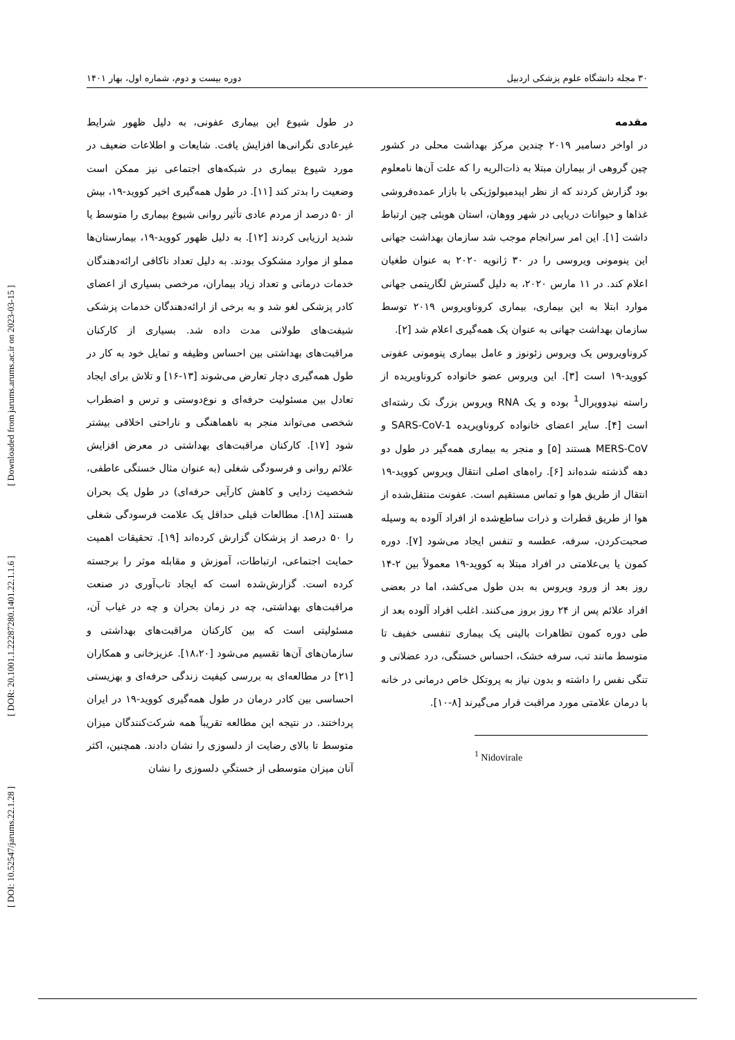[ DOI: 10.52547/jarums.22.1.28 ] [ DOR: 20.1001.1.22287280.1401.22.1.1.6 ] [ Downloaded from jarums.arums.ac.ir on 2023-03-15 ]
۳۰ مجله دانشگاه علوم پزشکی اردبیل دوره بیست و دوم، شماره اول، بهار ۱۴۰۱
مقدمه
در اواخر دسامبر ۲۰۱۹ چندین مرکز بهداشت محلی در کشور چین گروهی از بیماران مبتلا به ذات‌الریه را که علت آن‌ها نامعلوم بود گزارش کردند که از نظر اپیدمیولوژیکی با بازار عمده‌فروشی غذاها و حیوانات دریایی در شهر ووهان، استان هوبئی چین ارتباط داشت [۱]. این امر سرانجام موجب شد سازمان بهداشت جهانی این پنومونی ویروسی را در ۳۰ ژانویه ۲۰۲۰ به عنوان طغیان اعلام کند. در ۱۱ مارس ۲۰۲۰، به دلیل گسترش لگاریتمی جهانی موارد ابتلا به این بیماری، بیماری کروناویروس ۲۰۱۹ توسط سازمان بهداشت جهانی به عنوان یک همه‌گیری اعلام شد [۲].
کروناویروس یک ویروس زئونوز و عامل بیماری پنومونی عفونی کووید-۱۹ است [۳]. این ویروس عضو خانواده کروناویریده از راسته نیدوویرال<sup>1</sup> بوده و یک RNA ویروس بزرگ تک رشته‌ای است [۴]. سایر اعضای خانواده کروناویریده SARS-CoV-1 و MERS-CoV هستند [۵] و منجر به بیماری همه‌گیر در طول دو دهه گذشته شده‌اند [۶]. راه‌های اصلی انتقال ویروس کووید-۱۹ انتقال از طریق هوا و تماس مستقیم است. عفونت منتقل‌شده از هوا از طریق قطرات و ذرات ساطع‌شده از افراد آلوده به وسیله صحبت‌کردن، سرفه، عطسه و تنفس ایجاد می‌شود [۷]. دوره کمون یا بی‌علامتی در افراد مبتلا به کووید-۱۹ معمولاً بین ۲-۱۴ روز بعد از ورود ویروس به بدن طول می‌کشد، اما در بعضی افراد علائم پس از ۲۴ روز بروز می‌کنند. اغلب افراد آلوده بعد از طی دوره کمون تظاهرات بالینی یک بیماری تنفسی خفیف تا متوسط مانند تب، سرفه خشک، احساس خستگی، درد عضلانی و تنگی نفس را داشته و بدون نیاز به پروتکل خاص درمانی در خانه با درمان علامتی مورد مراقبت قرار می‌گیرند [۸-۱۰].
<sup>1</sup> Nidovirale
در طول شیوع این بیماری عفونی، به دلیل ظهور شرایط غیرعادی نگرانی‌ها افزایش یافت. شایعات و اطلاعات ضعیف در مورد شیوع بیماری در شبکه‌های اجتماعی نیز ممکن است وضعیت را بدتر کند [۱۱]. در طول همه‌گیری اخیر کووید-۱۹، بیش از ۵۰ درصد از مردم عادی تأثیر روانی شیوع بیماری را متوسط یا شدید ارزیابی کردند [۱۲]. به دلیل ظهور کووید-۱۹، بیمارستان‌ها مملو از موارد مشکوک بودند. به دلیل تعداد ناکافی ارائه‌دهندگان خدمات درمانی و تعداد زیاد بیماران، مرخصی بسیاری از اعضای کادر پزشکی لغو شد و به برخی از ارائه‌دهندگان خدمات پزشکی شیفت‌های طولانی مدت داده شد. بسیاری از کارکنان مراقبت‌های بهداشتی بین احساس وظیفه و تمایل خود به کار در طول همه‌گیری دچار تعارض می‌شوند [۱۳-۱۶] و تلاش برای ایجاد تعادل بین مسئولیت حرفه‌ای و نوع‌دوستی و ترس و اضطراب شخصی می‌تواند منجر به ناهماهنگی و ناراحتی اخلاقی بیشتر شود [۱۷]. کارکنان مراقبت‌های بهداشتی در معرض افزایش علائم روانی و فرسودگی شغلی (به عنوان مثال خستگی عاطفی، شخصیت زدایی و کاهش کارآیی حرفه‌ای) در طول یک بحران هستند [۱۸]. مطالعات قبلی حداقل یک علامت فرسودگی شغلی را ۵۰ درصد از پزشکان گزارش کرده‌اند [۱۹]. تحقیقات اهمیت حمایت اجتماعی، ارتباطات، آموزش و مقابله موثر را برجسته کرده است. گزارش‌شده است که ایجاد تاب‌آوری در صنعت مراقبت‌های بهداشتی، چه در زمان بحران و چه در غیاب آن، مسئولیتی است که بین کارکنان مراقبت‌های بهداشتی و سازمان‌های آن‌ها تقسیم می‌شود [۱۸،۲۰]. عزیزخانی و همکاران [۲۱] در مطالعه‌ای به بررسی کیفیت زندگی حرفه‌ای و بهزیستی احساسی بین کادر درمان در طول همه‌گیری کووید-۱۹ در ایران پرداختند. در نتیجه این مطالعه تقریباً همه شرکت‌کنندگان میزان متوسط تا بالای رضایت از دلسوزی را نشان دادند. همچنین، اکثر آنان میزان متوسطی از خستگیِ دلسوزی را نشان